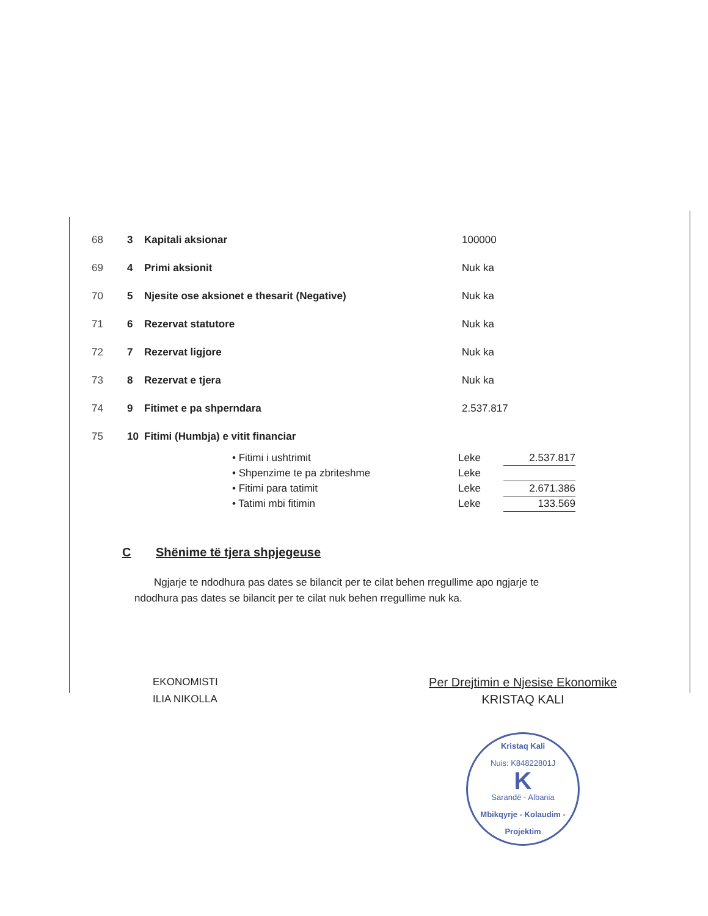| 68 | 3 | Kapitali aksionar | 100000 |
| 69 | 4 | Primi aksionit | Nuk ka |
| 70 | 5 | Njesite ose aksionet e thesarit (Negative) | Nuk ka |
| 71 | 6 | Rezervat statutore | Nuk ka |
| 72 | 7 | Rezervat ligjore | Nuk ka |
| 73 | 8 | Rezervat e tjera | Nuk ka |
| 74 | 9 | Fitimet e pa shperndara | 2.537.817 |
| 75 | 10 | Fitimi (Humbja) e vitit financiar | |
| • Fitimi i ushtrimit | Leke | 2.537.817 |
| • Shpenzime te pa zbriteshme | Leke | |
| • Fitimi para tatimit | Leke | 2.671.386 |
| • Tatimi mbi fitimin | Leke | 133.569 |
C Shënime të tjera shpjegeuse
Ngjarje te ndodhura pas dates se bilancit per te cilat behen rregullime apo ngjarje te ndodhura pas dates se bilancit per te cilat nuk behen rregullime nuk ka.
EKONOMISTI
ILIA NIKOLLA
Per Drejtimin e Njesise Ekonomike
KRISTAQ KALI
Kristaq Kali
Nuis: K84822801J
K
Sarandë - Albania
Mbikqyrje - Kolaudim - Projektim